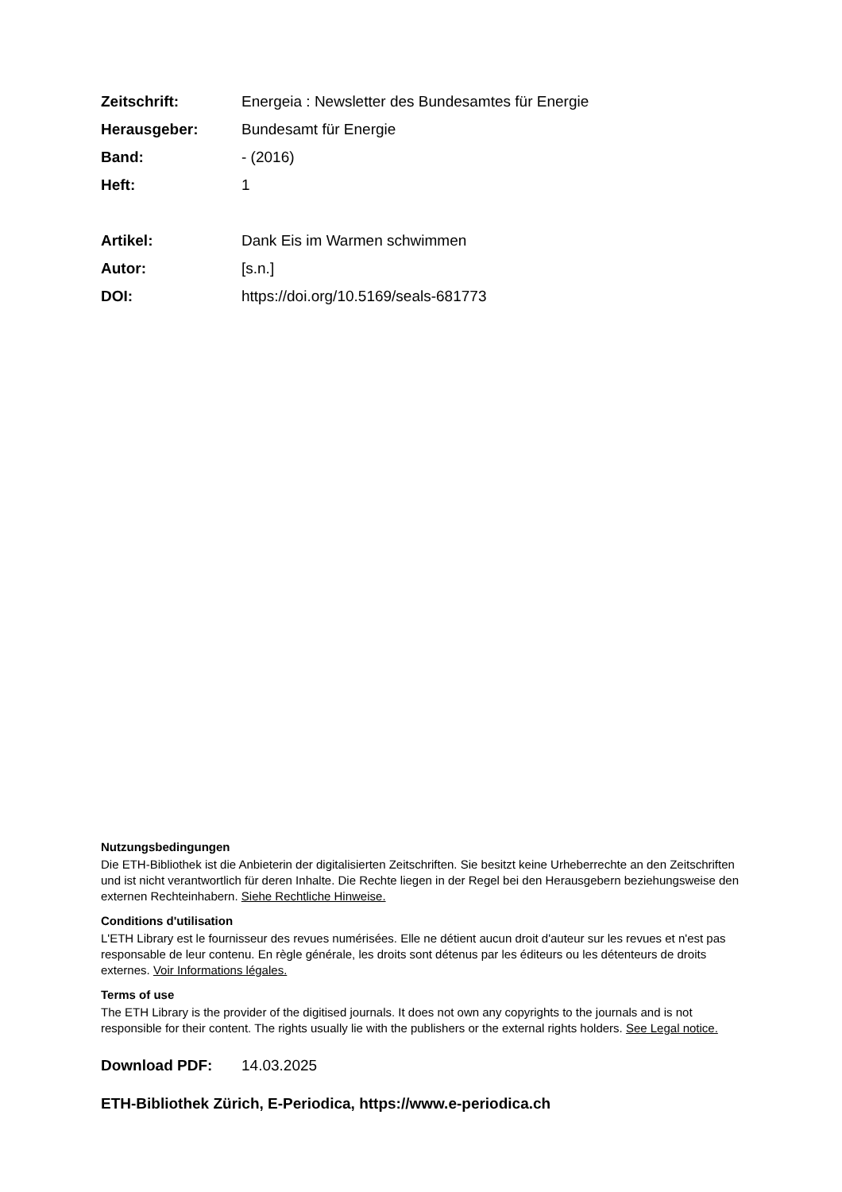Zeitschrift: Energeia : Newsletter des Bundesamtes für Energie
Herausgeber: Bundesamt für Energie
Band: - (2016)
Heft: 1
Artikel: Dank Eis im Warmen schwimmen
Autor: [s.n.]
DOI: https://doi.org/10.5169/seals-681773
Nutzungsbedingungen
Die ETH-Bibliothek ist die Anbieterin der digitalisierten Zeitschriften. Sie besitzt keine Urheberrechte an den Zeitschriften und ist nicht verantwortlich für deren Inhalte. Die Rechte liegen in der Regel bei den Herausgebern beziehungsweise den externen Rechteinhabern. Siehe Rechtliche Hinweise.
Conditions d'utilisation
L'ETH Library est le fournisseur des revues numérisées. Elle ne détient aucun droit d'auteur sur les revues et n'est pas responsable de leur contenu. En règle générale, les droits sont détenus par les éditeurs ou les détenteurs de droits externes. Voir Informations légales.
Terms of use
The ETH Library is the provider of the digitised journals. It does not own any copyrights to the journals and is not responsible for their content. The rights usually lie with the publishers or the external rights holders. See Legal notice.
Download PDF: 14.03.2025
ETH-Bibliothek Zürich, E-Periodica, https://www.e-periodica.ch